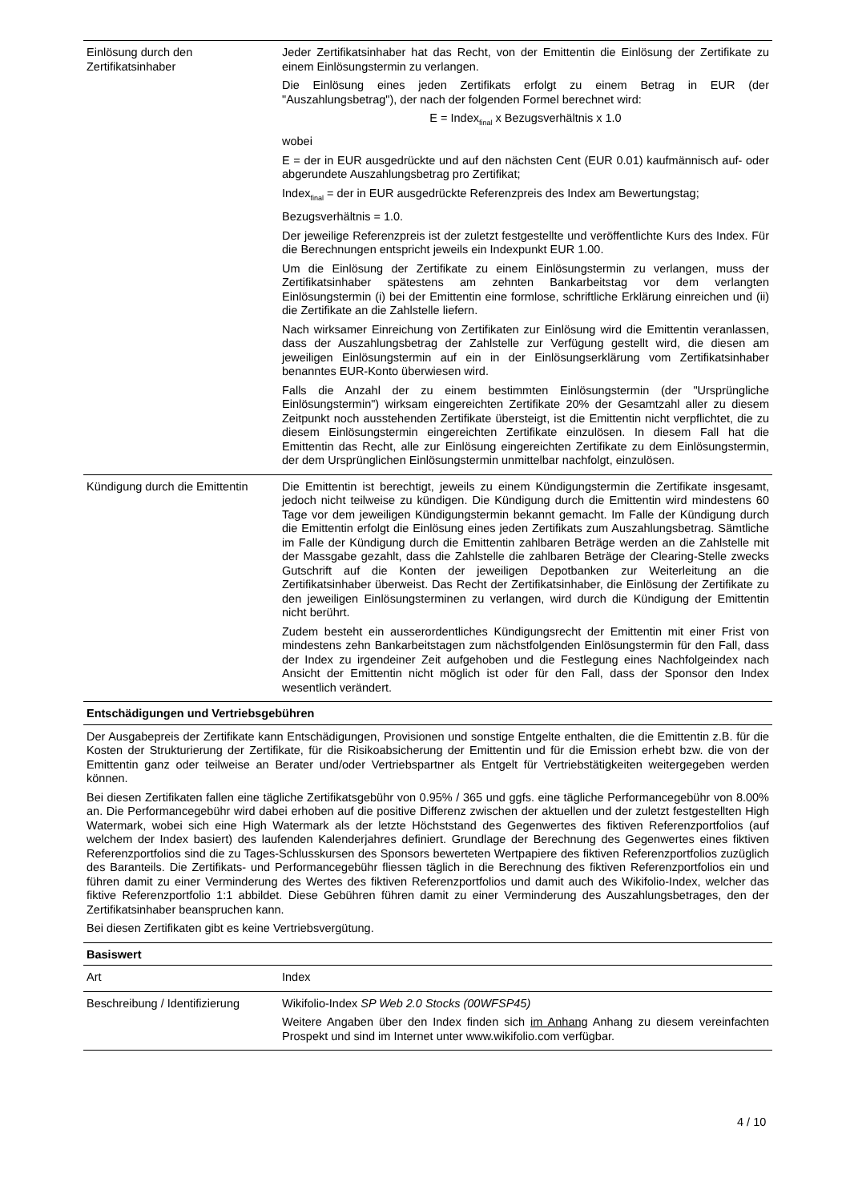| Einlösung durch den Zertifikatsinhaber | Jeder Zertifikatsinhaber hat das Recht, von der Emittentin die Einlösung der Zertifikate zu einem Einlösungstermin zu verlangen. Die Einlösung eines jeden Zertifikats erfolgt zu einem Betrag in EUR (der "Auszahlungsbetrag"), der nach der folgenden Formel berechnet wird: E = Index<sub>final</sub> x Bezugsverhältnis x 1.0 wobei E = der in EUR ausgedrückte und auf den nächsten Cent (EUR 0.01) kaufmännisch auf- oder abgerundete Auszahlungsbetrag pro Zertifikat; Index<sub>final</sub> = der in EUR ausgedrückte Referenzpreis des Index am Bewertungstag; Bezugsverhältnis = 1.0. Der jeweilige Referenzpreis ist der zuletzt festgestellte und veröffentlichte Kurs des Index. Für die Berechnungen entspricht jeweils ein Indexpunkt EUR 1.00. Um die Einlösung der Zertifikate zu einem Einlösungstermin zu verlangen, muss der Zertifikatsinhaber spätestens am zehnten Bankarbeitstag vor dem verlangten Einlösungstermin (i) bei der Emittentin eine formlose, schriftliche Erklärung einreichen und (ii) die Zertifikate an die Zahlstelle liefern. Nach wirksamer Einreichung von Zertifikaten zur Einlösung wird die Emittentin veranlassen, dass der Auszahlungsbetrag der Zahlstelle zur Verfügung gestellt wird, die diesen am jeweiligen Einlösungstermin auf ein in der Einlösungserklärung vom Zertifikatsinhaber benanntes EUR-Konto überwiesen wird. Falls die Anzahl der zu einem bestimmten Einlösungstermin (der "Ursprüngliche Einlösungstermin") wirksam eingereichten Zertifikate 20% der Gesamtzahl aller zu diesem Zeitpunkt noch ausstehenden Zertifikate übersteigt, ist die Emittentin nicht verpflichtet, die zu diesem Einlösungstermin eingereichten Zertifikate einzulösen. In diesem Fall hat die Emittentin das Recht, alle zur Einlösung eingereichten Zertifikate zu dem Einlösungstermin, der dem Ursprünglichen Einlösungstermin unmittelbar nachfolgt, einzulösen. |
| Kündigung durch die Emittentin | Die Emittentin ist berechtigt, jeweils zu einem Kündigungstermin die Zertifikate insgesamt, jedoch nicht teilweise zu kündigen. Die Kündigung durch die Emittentin wird mindestens 60 Tage vor dem jeweiligen Kündigungstermin bekannt gemacht. Im Falle der Kündigung durch die Emittentin erfolgt die Einlösung eines jeden Zertifikats zum Auszahlungsbetrag. Sämtliche im Falle der Kündigung durch die Emittentin zahlbaren Beträge werden an die Zahlstelle mit der Massgabe gezahlt, dass die Zahlstelle die zahlbaren Beträge der Clearing-Stelle zwecks Gutschrift auf die Konten der jeweiligen Depotbanken zur Weiterleitung an die Zertifikatsinhaber überweist. Das Recht der Zertifikatsinhaber, die Einlösung der Zertifikate zu den jeweiligen Einlösungsterminen zu verlangen, wird durch die Kündigung der Emittentin nicht berührt. Zudem besteht ein ausserordentliches Kündigungsrecht der Emittentin mit einer Frist von mindestens zehn Bankarbeitstagen zum nächstfolgenden Einlösungstermin für den Fall, dass der Index zu irgendeiner Zeit aufgehoben und die Festlegung eines Nachfolgeindex nach Ansicht der Emittentin nicht möglich ist oder für den Fall, dass der Sponsor den Index wesentlich verändert. |
| Entschädigungen und Vertriebsgebühren | |
| Der Ausgabepreis der Zertifikate kann Entschädigungen, Provisionen und sonstige Entgelte enthalten, die die Emittentin z.B. für die Kosten der Strukturierung der Zertifikate, für die Risikoabsicherung der Emittentin und für die Emission erhebt bzw. die von der Emittentin ganz oder teilweise an Berater und/oder Vertriebspartner als Entgelt für Vertriebstätigkeiten weitergegeben werden können. Bei diesen Zertifikaten fallen eine tägliche Zertifikatsgebühr von 0.95% / 365 und ggfs. eine tägliche Performancegebühr von 8.00% an. Die Performancegebühr wird dabei erhoben auf die positive Differenz zwischen der aktuellen und der zuletzt festgestellten High Watermark, wobei sich eine High Watermark als der letzte Höchststand des Gegenwertes des fiktiven Referenzportfolios (auf welchem der Index basiert) des laufenden Kalenderjahres definiert. Grundlage der Berechnung des Gegenwertes eines fiktiven Referenzportfolios sind die zu Tages-Schlusskursen des Sponsors bewerteten Wertpapiere des fiktiven Referenzportfolios zuzüglich des Baranteils. Die Zertifikats- und Performancegebühr fliessen täglich in die Berechnung des fiktiven Referenzportfolios ein und führen damit zu einer Verminderung des Wertes des fiktiven Referenzportfolios und damit auch des Wikifolio-Index, welcher das fiktive Referenzportfolio 1:1 abbildet. Diese Gebühren führen damit zu einer Verminderung des Auszahlungsbetrages, den der Zertifikatsinhaber beanspruchen kann. Bei diesen Zertifikaten gibt es keine Vertriebsvergütung. | |
| Basiswert | |
| Art | Index |
| Beschreibung / Identifizierung | Wikifolio-Index SP Web 2.0 Stocks (00WFSP45) Weitere Angaben über den Index finden sich im Anhang Anhang zu diesem vereinfachten Prospekt und sind im Internet unter www.wikifolio.com verfügbar. |
4 / 10